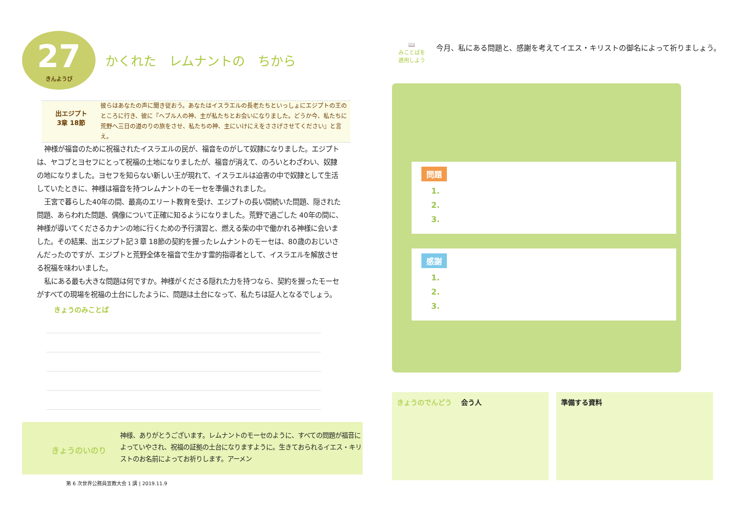27
きんようび
かくれた　レムナントの　ちから
出エジプト
3章 18節
彼らはあなたの声に聞き従おう。あなたはイスラエルの長老たちといっしょにエジプトの王のところに行き、彼に『ヘブル人の神、主が私たちとお会いになりました。どうか今、私たちに荒野へ三日の道のりの旅をさせ、私たちの神、主にいけにえをささげさせてください』と言え。
神様が福音のために祝福されたイスラエルの民が、福音をのがして奴隷になりました。エジプトは、ヤコブとヨセフにとって祝福の土地になりましたが、福音が消えて、のろいとわざわい、奴隷の地になりました。ヨセフを知らない新しい王が現れて、イスラエルは迫害の中で奴隷として生活していたときに、神様は福音を持つレムナントのモーセを準備されました。
王宮で暮らした40年の間、最高のエリート教育を受け、エジプトの長い間続いた問題、隠された問題、あらわれた問題、偶像について正確に知るようになりました。荒野で過ごした 40年の間に、神様が導いてくださるカナンの地に行くための予行演習と、燃える柴の中で働かれる神様に会いました。その結果、出エジプト記３章 18節の契約を握ったレムナントのモーセは、80歳のおじいさんだったのですが、エジプトと荒野全体を福音で生かす霊的指導者として、イスラエルを解放させる祝福を味わいました。
私にある最も大きな問題は何ですか。神様がくださる隠れた力を持つなら、契約を握ったモーセがすべての現場を祝福の土台にしたように、問題は土台になって、私たちは証人となるでしょう。
きょうのみことば
きょうのいのり
神様、ありがとうございます。レムナントのモーセのように、すべての問題が福音によっていやされ、祝福の証拠の土台になりますように。生きておられるイエス・キリストのお名前によってお祈りします。アーメン
第 6 次世界公務員宣教大会 1 講 | 2019.11.9
📖
みことばを
適用しよう
今月、私にある問題と、感謝を考えてイエス・キリストの御名によって祈りましょう。
問題
1.
2.
3.
感謝
1.
2.
3.
きょうのでんどう 　会う人 準備する資料